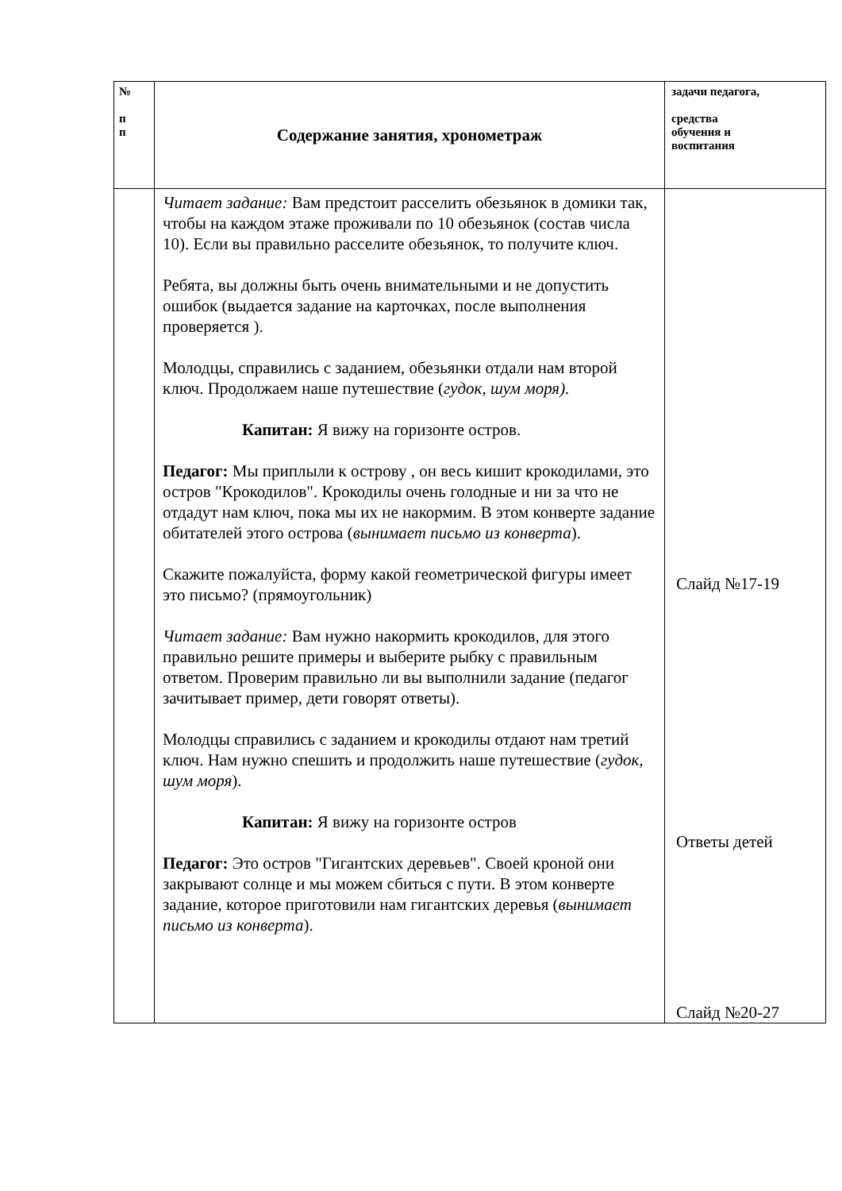| № п п | Содержание занятия, хронометраж | задачи педагога, средства обучения и воспитания |
| --- | --- | --- |
| | Читает задание: Вам предстоит расселить обезьянок в домики так, чтобы на каждом этаже проживали по 10 обезьянок (состав числа 10). Если вы правильно расселите обезьянок, то получите ключ. Ребята, вы должны быть очень внимательными и не допустить ошибок (выдается задание на карточках, после выполнения проверяется ). Молодцы, справились с заданием, обезьянки отдали нам второй ключ. Продолжаем наше путешествие ( гудок, шум моря). Капитан: Я вижу на горизонте остров. Педагог: Мы приплыли к острову , он весь кишит крокодилами, это остров "Крокодилов". Крокодилы очень голодные и ни за что не отдадут нам ключ, пока мы их не накормим. В этом конверте задание обитателей этого острова ( вынимает письмо из конверта ). Скажите пожалуйста, форму какой геометрической фигуры имеет это письмо? (прямоугольник) Читает задание: Вам нужно накормить крокодилов, для этого правильно решите примеры и выберите рыбку с правильным ответом. Проверим правильно ли вы выполнили задание (педагог зачитывает пример, дети говорят ответы). Молодцы справились с заданием и крокодилы отдают нам третий ключ. Нам нужно спешить и продолжить наше путешествие ( гудок, шум моря ). Капитан: Я вижу на горизонте остров Педагог: Это остров "Гигантских деревьев". Своей кроной они закрывают солнце и мы можем сбиться с пути. В этом конверте задание, которое приготовили нам гигантских деревья ( вынимает письмо из конверта ). | Слайд №17-19 Ответы детей Слайд №20-27 |